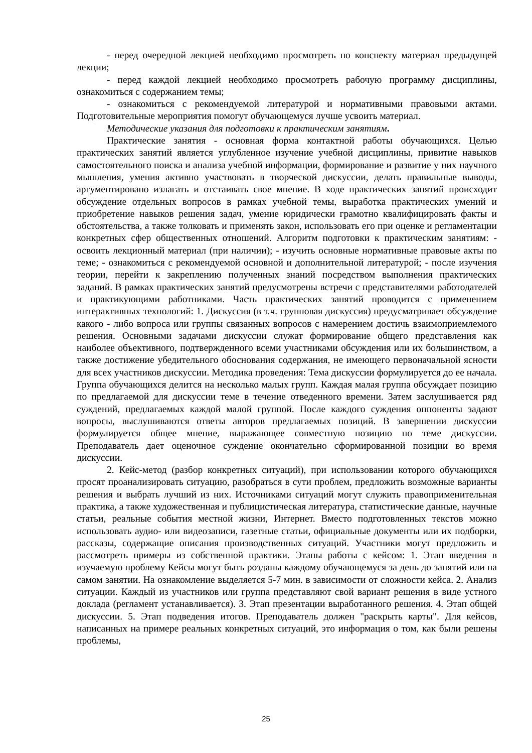- перед очередной лекцией необходимо просмотреть по конспекту материал предыдущей лекции;
- перед каждой лекцией необходимо просмотреть рабочую программу дисциплины, ознакомиться с содержанием темы;
- ознакомиться с рекомендуемой литературой и нормативными правовыми актами. Подготовительные мероприятия помогут обучающемуся лучше усвоить материал.
Методические указания для подготовки к практическим занятиям.
Практические занятия - основная форма контактной работы обучающихся. Целью практических занятий является углубленное изучение учебной дисциплины, привитие навыков самостоятельного поиска и анализа учебной информации, формирование и развитие у них научного мышления, умения активно участвовать в творческой дискуссии, делать правильные выводы, аргументировано излагать и отстаивать свое мнение. В ходе практических занятий происходит обсуждение отдельных вопросов в рамках учебной темы, выработка практических умений и приобретение навыков решения задач, умение юридически грамотно квалифицировать факты и обстоятельства, а также толковать и применять закон, использовать его при оценке и регламентации конкретных сфер общественных отношений. Алгоритм подготовки к практическим занятиям: - освоить лекционный материал (при наличии); - изучить основные нормативные правовые акты по теме; - ознакомиться с рекомендуемой основной и дополнительной литературой; - после изучения теории, перейти к закреплению полученных знаний посредством выполнения практических заданий. В рамках практических занятий предусмотрены встречи с представителями работодателей и практикующими работниками. Часть практических занятий проводится с применением интерактивных технологий: 1. Дискуссия (в т.ч. групповая дискуссия) предусматривает обсуждение какого - либо вопроса или группы связанных вопросов с намерением достичь взаимоприемлемого решения. Основными задачами дискуссии служат формирование общего представления как наиболее объективного, подтвержденного всеми участниками обсуждения или их большинством, а также достижение убедительного обоснования содержания, не имеющего первоначальной ясности для всех участников дискуссии. Методика проведения: Тема дискуссии формулируется до ее начала. Группа обучающихся делится на несколько малых групп. Каждая малая группа обсуждает позицию по предлагаемой для дискуссии теме в течение отведенного времени. Затем заслушивается ряд суждений, предлагаемых каждой малой группой. После каждого суждения оппоненты задают вопросы, выслушиваются ответы авторов предлагаемых позиций. В завершении дискуссии формулируется общее мнение, выражающее совместную позицию по теме дискуссии. Преподаватель дает оценочное суждение окончательно сформированной позиции во время дискуссии.
2. Кейс-метод (разбор конкретных ситуаций), при использовании которого обучающихся просят проанализировать ситуацию, разобраться в сути проблем, предложить возможные варианты решения и выбрать лучший из них. Источниками ситуаций могут служить правоприменительная практика, а также художественная и публицистическая литература, статистические данные, научные статьи, реальные события местной жизни, Интернет. Вместо подготовленных текстов можно использовать аудио- или видеозаписи, газетные статьи, официальные документы или их подборки, рассказы, содержащие описания производственных ситуаций. Участники могут предложить и рассмотреть примеры из собственной практики. Этапы работы с кейсом: 1. Этап введения в изучаемую проблему Кейсы могут быть розданы каждому обучающемуся за день до занятий или на самом занятии. На ознакомление выделяется 5-7 мин. в зависимости от сложности кейса. 2. Анализ ситуации. Каждый из участников или группа представляют свой вариант решения в виде устного доклада (регламент устанавливается). 3. Этап презентации выработанного решения. 4. Этап общей дискуссии. 5. Этап подведения итогов. Преподаватель должен "раскрыть карты". Для кейсов, написанных на примере реальных конкретных ситуаций, это информация о том, как были решены проблемы,
25